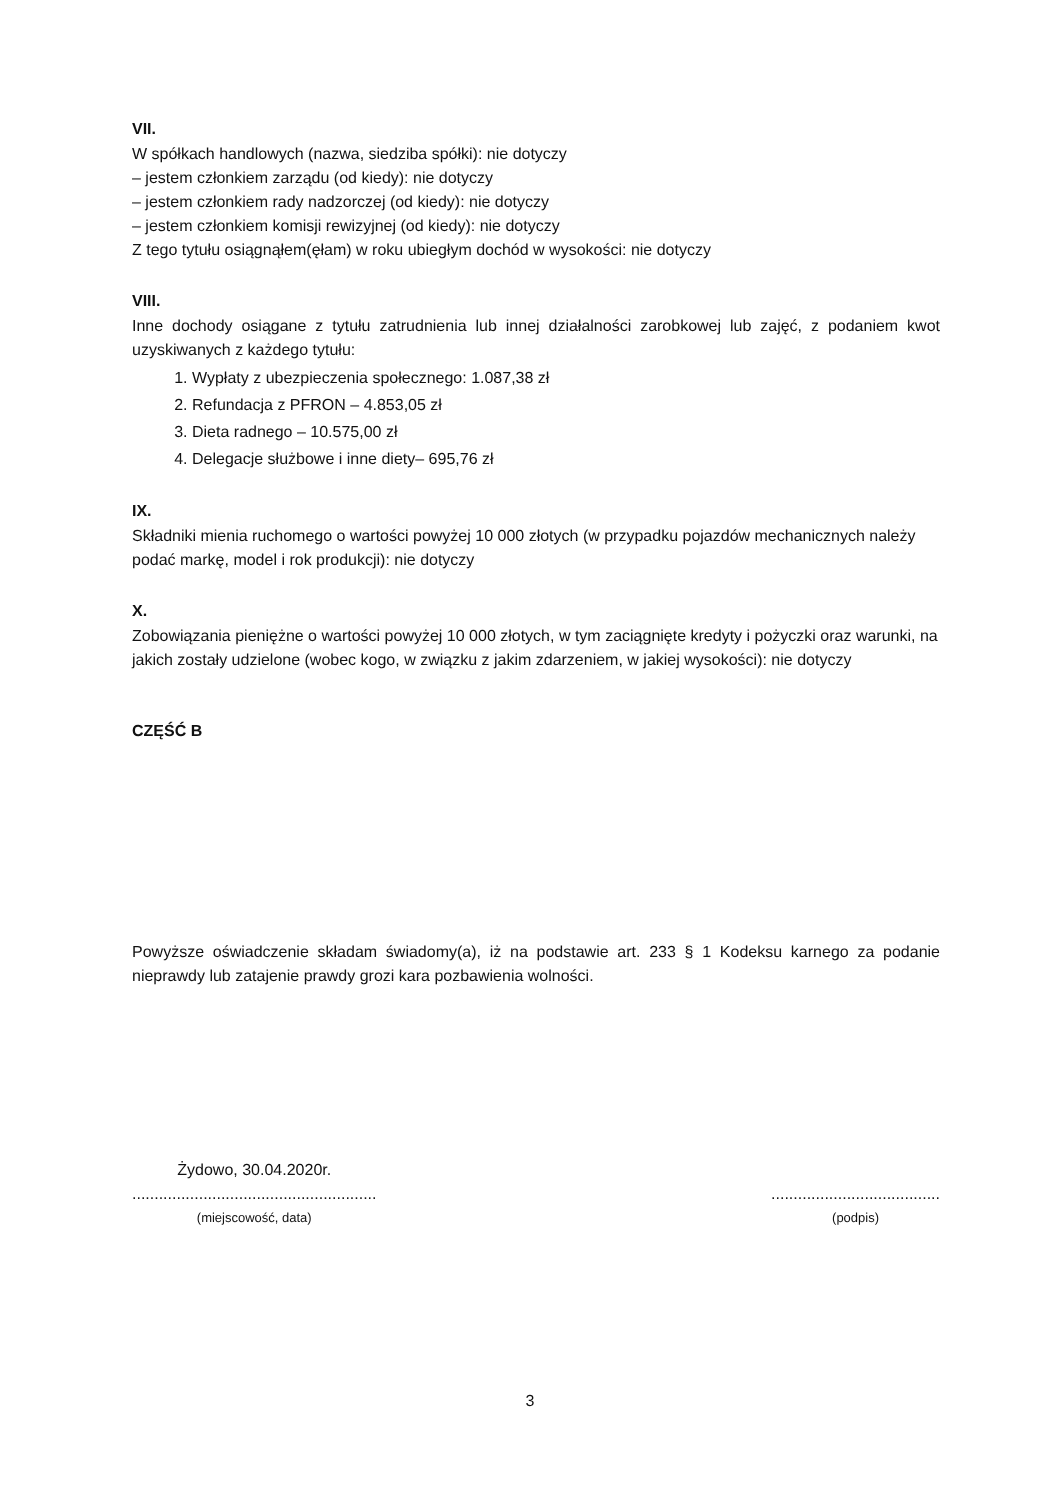VII.
W spółkach handlowych (nazwa, siedziba spółki): nie dotyczy
– jestem członkiem zarządu (od kiedy): nie dotyczy
– jestem członkiem rady nadzorczej (od kiedy): nie dotyczy
– jestem członkiem komisji rewizyjnej (od kiedy): nie dotyczy
Z tego tytułu osiągnąłem(ęłam) w roku ubiegłym dochód w wysokości: nie dotyczy
VIII.
Inne dochody osiągane z tytułu zatrudnienia lub innej działalności zarobkowej lub zajęć, z podaniem kwot uzyskiwanych z każdego tytułu:
1. Wypłaty z ubezpieczenia społecznego: 1.087,38 zł
2. Refundacja z PFRON – 4.853,05 zł
3. Dieta radnego – 10.575,00 zł
4. Delegacje służbowe i inne diety– 695,76 zł
IX.
Składniki mienia ruchomego o wartości powyżej 10 000 złotych (w przypadku pojazdów mechanicznych należy podać markę, model i rok produkcji): nie dotyczy
X.
Zobowiązania pieniężne o wartości powyżej 10 000 złotych, w tym zaciągnięte kredyty i pożyczki oraz warunki, na jakich zostały udzielone (wobec kogo, w związku z jakim zdarzeniem, w jakiej wysokości): nie dotyczy
CZĘŚĆ B
Powyższe oświadczenie składam świadomy(a), iż na podstawie art. 233 § 1 Kodeksu karnego za podanie nieprawdy lub zatajenie prawdy grozi kara pozbawienia wolności.
Żydowo, 30.04.2020r.
.......................................................
(miejscowość, data)
......................................
(podpis)
3